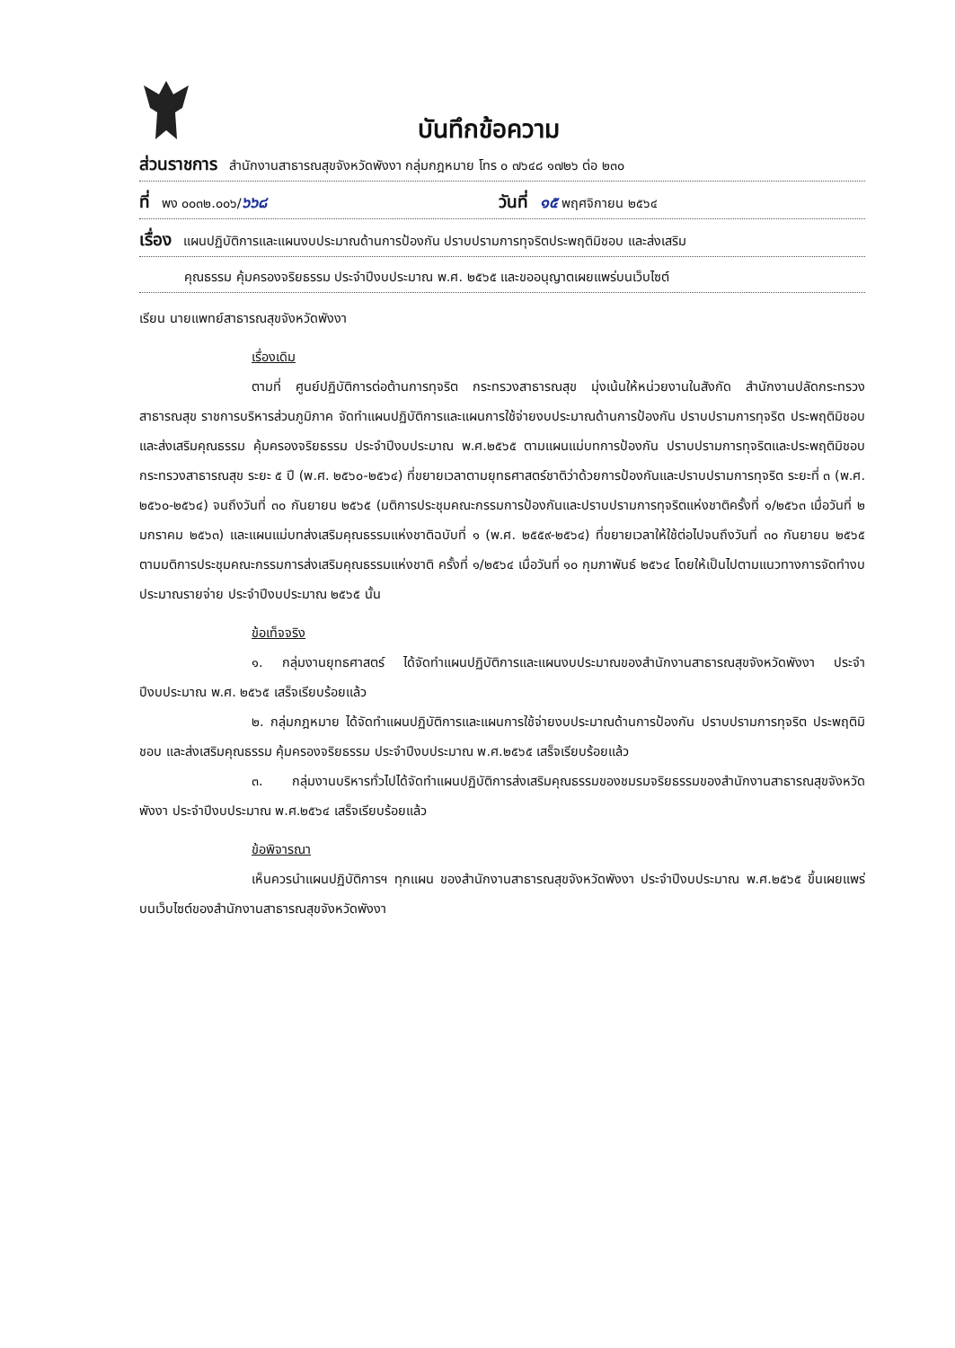บันทึกข้อความ
ส่วนราชการ สำนักงานสาธารณสุขจังหวัดพังงา กลุ่มกฎหมาย โทร ๐ ๗๖๔๘ ๑๗๒๖ ต่อ ๒๓๐
ที่ พง ๐๐๓๒.๐๐๖/๖๖๘ วันที่ ๑๕ พฤศจิกายน ๒๕๖๔
เรื่อง แผนปฏิบัติการและแผนงบประมาณด้านการป้องกัน ปราบปรามการทุจริตประพฤติมิชอบ และส่งเสริม
คุณธรรม คุ้มครองจริยธรรม ประจำปีงบประมาณ พ.ศ. ๒๕๖๕ และขออนุญาตเผยแพร่บนเว็บไซต์
เรียน นายแพทย์สาธารณสุขจังหวัดพังงา
เรื่องเดิม
ตามที่ ศูนย์ปฏิบัติการต่อต้านการทุจริต กระทรวงสาธารณสุข มุ่งเน้นให้หน่วยงานในสังกัด สำนักงานปลัดกระทรวงสาธารณสุข ราชการบริหารส่วนภูมิภาค จัดทำแผนปฏิบัติการและแผนการใช้จ่ายงบประมาณด้านการป้องกัน ปราบปรามการทุจริต ประพฤติมิชอบ และส่งเสริมคุณธรรม คุ้มครองจริยธรรม ประจำปีงบประมาณ พ.ศ.๒๕๖๕ ตามแผนแม่บทการป้องกัน ปราบปรามการทุจริตและประพฤติมิชอบ กระทรวงสาธารณสุข ระยะ ๕ ปี (พ.ศ. ๒๕๖๐-๒๕๖๔) ที่ขยายเวลาตามยุทธศาสตร์ชาติว่าด้วยการป้องกันและปราบปรามการทุจริต ระยะที่ ๓ (พ.ศ. ๒๕๖๐-๒๕๖๔) จนถึงวันที่ ๓๐ กันยายน ๒๕๖๕ (มติการประชุมคณะกรรมการป้องกันและปราบปรามการทุจริตแห่งชาติครั้งที่ ๑/๒๕๖๓ เมื่อวันที่ ๒ มกราคม ๒๕๖๓) และแผนแม่บทส่งเสริมคุณธรรมแห่งชาติฉบับที่ ๑ (พ.ศ. ๒๕๕๙-๒๕๖๔) ที่ขยายเวลาให้ใช้ต่อไปจนถึงวันที่ ๓๐ กันยายน ๒๕๖๕ ตามมติการประชุมคณะกรรมการส่งเสริมคุณธรรมแห่งชาติ ครั้งที่ ๑/๒๕๖๔ เมื่อวันที่ ๑๐ กุมภาพันธ์ ๒๕๖๔ โดยให้เป็นไปตามแนวทางการจัดทำงบประมาณรายจ่าย ประจำปีงบประมาณ ๒๕๖๕ นั้น
ข้อเท็จจริง
๑. กลุ่มงานยุทธศาสตร์ ได้จัดทำแผนปฏิบัติการและแผนงบประมาณของสำนักงานสาธารณสุขจังหวัดพังงา ประจำปีงบประมาณ พ.ศ. ๒๕๖๕ เสร็จเรียบร้อยแล้ว
๒. กลุ่มกฎหมาย ได้จัดทำแผนปฏิบัติการและแผนการใช้จ่ายงบประมาณด้านการป้องกัน ปราบปรามการทุจริต ประพฤติมิชอบ และส่งเสริมคุณธรรม คุ้มครองจริยธรรม ประจำปีงบประมาณ พ.ศ.๒๕๖๕ เสร็จเรียบร้อยแล้ว
๓. กลุ่มงานบริหารทั่วไปได้จัดทำแผนปฏิบัติการส่งเสริมคุณธรรมของชมรมจริยธรรมของสำนักงานสาธารณสุขจังหวัดพังงา ประจำปีงบประมาณ พ.ศ.๒๕๖๔ เสร็จเรียบร้อยแล้ว
ข้อพิจารณา
เห็นควรนำแผนปฏิบัติการฯ ทุกแผน ของสำนักงานสาธารณสุขจังหวัดพังงา ประจำปีงบประมาณ พ.ศ.๒๕๖๕ ขึ้นเผยแพร่บนเว็บไซต์ของสำนักงานสาธารณสุขจังหวัดพังงา